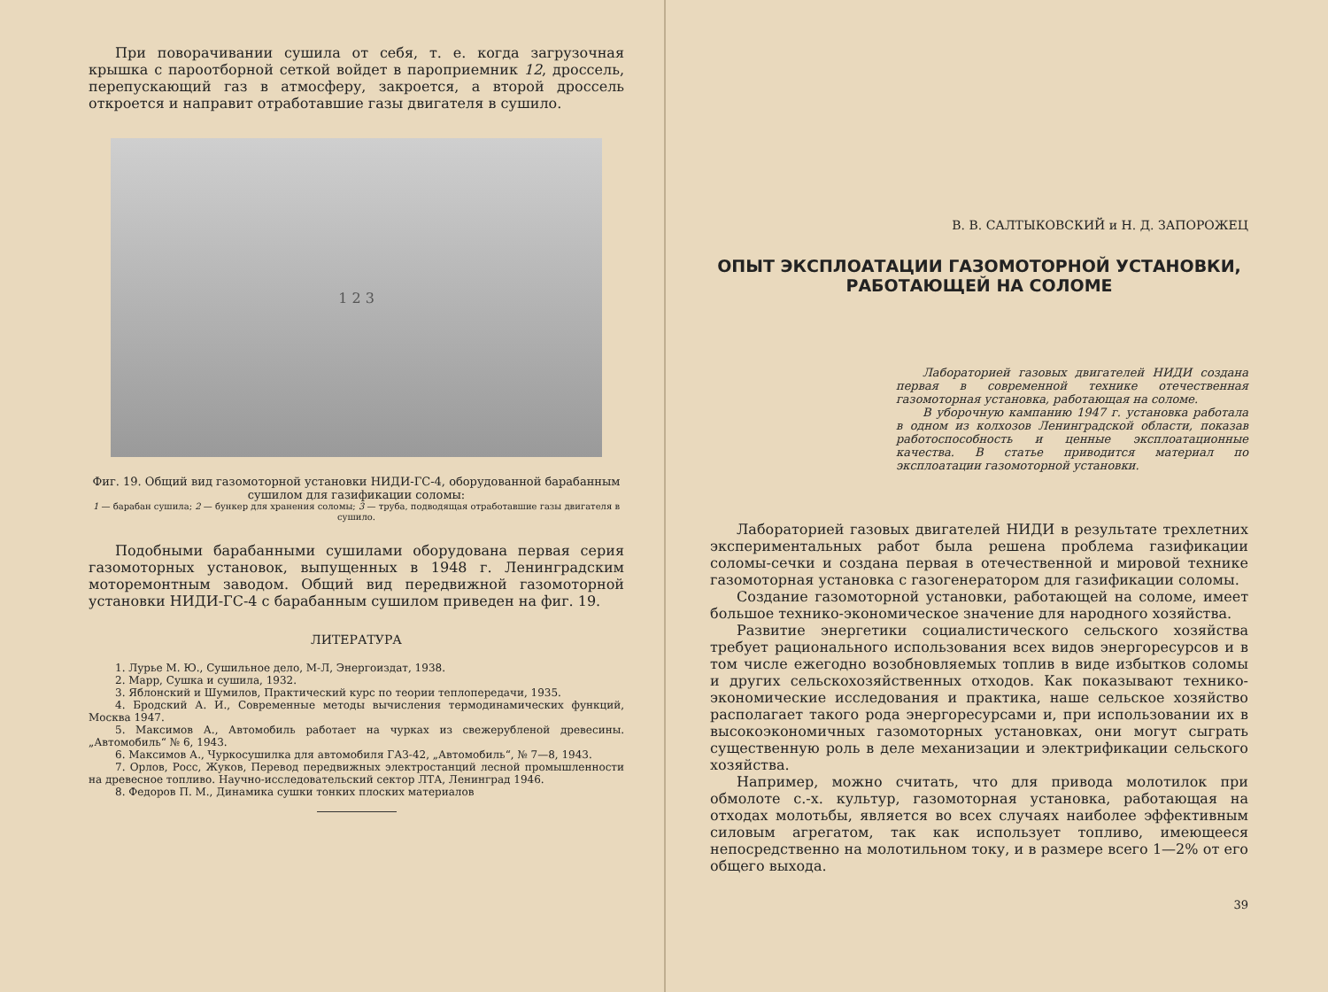При поворачивании сушила от себя, т. е. когда загрузочная крышка с пароотборной сеткой войдет в пароприемник 12, дроссель, перепускающий газ в атмосферу, закроется, а второй дроссель откроется и направит отработавшие газы двигателя в сушило.
1 2 3
Фиг. 19. Общий вид газомоторной установки НИДИ-ГС-4, оборудованной барабанным сушилом для газификации соломы:
1 — барабан сушила; 2 — бункер для хранения соломы; 3 — труба, подводящая отработавшие газы двигателя в сушило.
Подобными барабанными сушилами оборудована первая серия газомоторных установок, выпущенных в 1948 г. Ленинградским моторемонтным заводом. Общий вид передвижной газомоторной установки НИДИ-ГС-4 с барабанным сушилом приведен на фиг. 19.
ЛИТЕРАТУРА
1. Лурье М. Ю., Сушильное дело, М-Л, Энергоиздат, 1938.
2. Марр, Сушка и сушила, 1932.
3. Яблонский и Шумилов, Практический курс по теории теплопередачи, 1935.
4. Бродский А. И., Современные методы вычисления термодинамических функций, Москва 1947.
5. Максимов А., Автомобиль работает на чурках из свежерубленой древесины. „Автомобиль“ № 6, 1943.
6. Максимов А., Чуркосушилка для автомобиля ГАЗ-42, „Автомобиль“, № 7—8, 1943.
7. Орлов, Росс, Жуков, Перевод передвижных электростанций лесной промышленности на древесное топливо. Научно-исследовательский сектор ЛТА, Ленинград 1946.
8. Федоров П. М., Динамика сушки тонких плоских материалов
В. В. САЛТЫКОВСКИЙ и Н. Д. ЗАПОРОЖЕЦ
ОПЫТ ЭКСПЛОАТАЦИИ ГАЗОМОТОРНОЙ УСТАНОВКИ, РАБОТАЮЩЕЙ НА СОЛОМЕ
Лабораторией газовых двигателей НИДИ создана первая в современной технике отечественная газомоторная установка, работающая на соломе.
В уборочную кампанию 1947 г. установка работала в одном из колхозов Ленинградской области, показав работоспособность и ценные эксплоатационные качества. В статье приводится материал по эксплоатации газомоторной установки.
Лабораторией газовых двигателей НИДИ в результате трехлетних экспериментальных работ была решена проблема газификации соломы-сечки и создана первая в отечественной и мировой технике газомоторная установка с газогенератором для газификации соломы.
Создание газомоторной установки, работающей на соломе, имеет большое технико-экономическое значение для народного хозяйства.
Развитие энергетики социалистического сельского хозяйства требует рационального использования всех видов энергоресурсов и в том числе ежегодно возобновляемых топлив в виде избытков соломы и других сельскохозяйственных отходов. Как показывают технико-экономические исследования и практика, наше сельское хозяйство располагает такого рода энергоресурсами и, при использовании их в высокоэкономичных газомоторных установках, они могут сыграть существенную роль в деле механизации и электрификации сельского хозяйства.
Например, можно считать, что для привода молотилок при обмолоте с.-х. культур, газомоторная установка, работающая на отходах молотьбы, является во всех случаях наиболее эффективным силовым агрегатом, так как использует топливо, имеющееся непосредственно на молотильном току, и в размере всего 1—2% от его общего выхода.
39